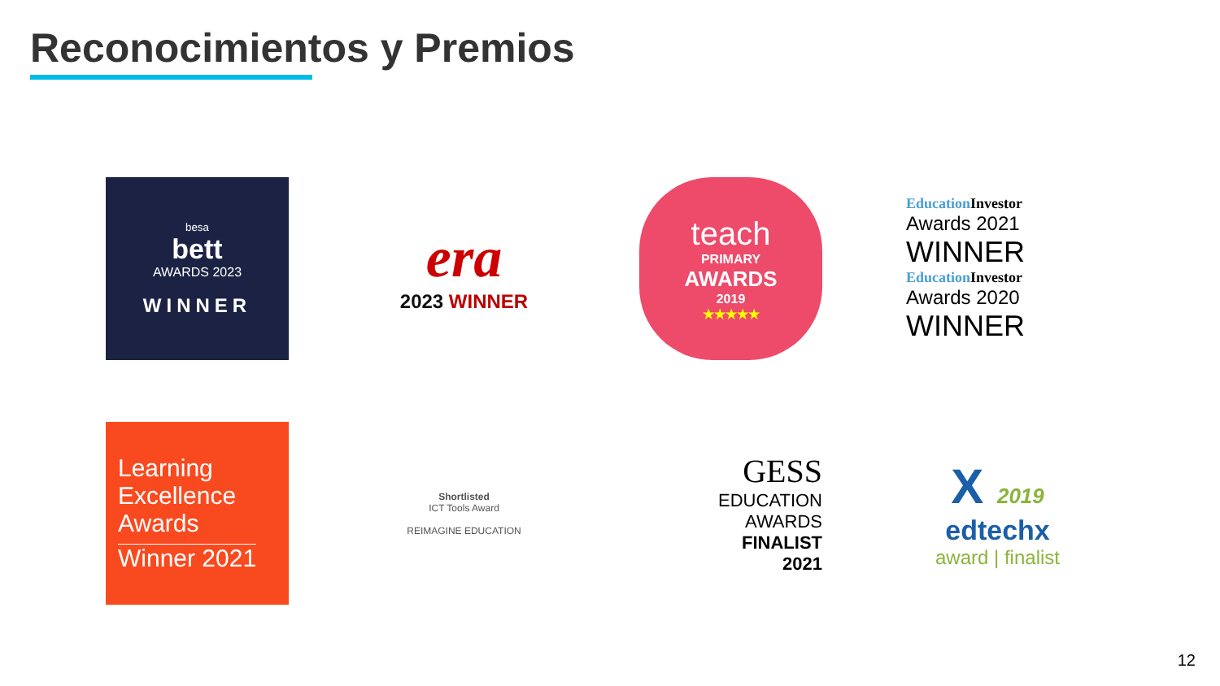Reconocimientos y Premios
besa
bett
AWARDS 2023
WINNER
era
2023 WINNER
teach
PRIMARY
AWARDS
2019
★★★★★
Education Investor
Awards 2021
WINNER
Education Investor
Awards 2020
WINNER
Learning Excellence Awards
Winner 2021
Shortlisted
ICT Tools Award
REIMAGINE EDUCATION
GESS
EDUCATION
AWARDS
FINALIST
2021
X 2019
edtechx
award | finalist
12